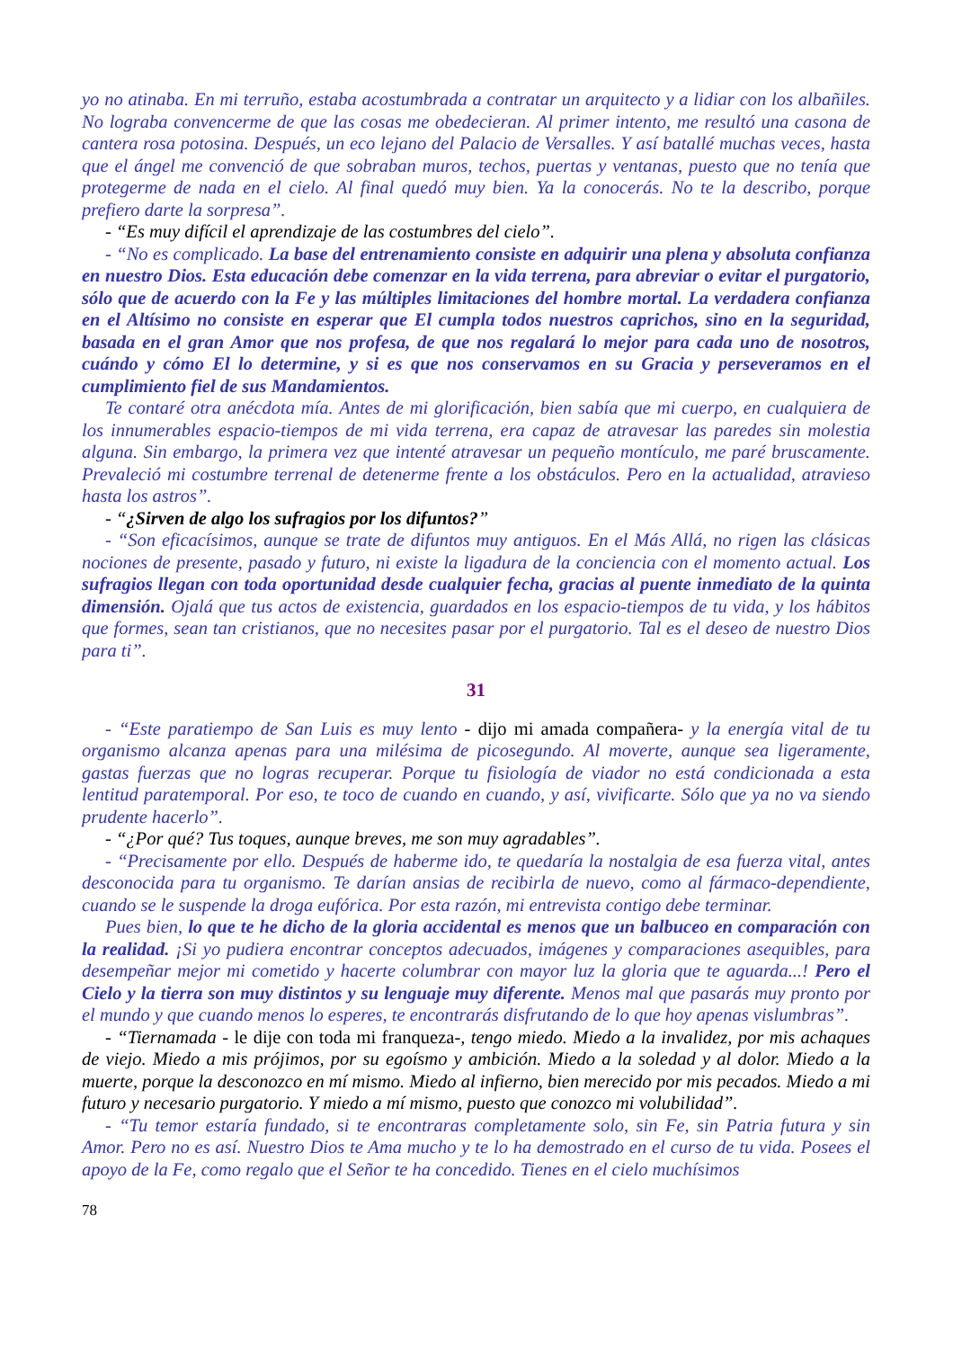yo no atinaba. En mi terruño, estaba acostumbrada a contratar un arquitecto y a lidiar con los albañiles. No lograba convencerme de que las cosas me obedecieran. Al primer intento, me resultó una casona de cantera rosa potosina. Después, un eco lejano del Palacio de Versalles. Y así batallé muchas veces, hasta que el ángel me convenció de que sobraban muros, techos, puertas y ventanas, puesto que no tenía que protegerme de nada en el cielo. Al final quedó muy bien. Ya la conocerás. No te la describo, porque prefiero darte la sorpresa”.
- “Es muy difícil el aprendizaje de las costumbres del cielo”.
- “No es complicado. La base del entrenamiento consiste en adquirir una plena y absoluta confianza en nuestro Dios. Esta educación debe comenzar en la vida terrena, para abreviar o evitar el purgatorio, sólo que de acuerdo con la Fe y las múltiples limitaciones del hombre mortal. La verdadera confianza en el Altísimo no consiste en esperar que El cumpla todos nuestros caprichos, sino en la seguridad, basada en el gran Amor que nos profesa, de que nos regalará lo mejor para cada uno de nosotros, cuándo y cómo El lo determine, y si es que nos conservamos en su Gracia y perseveramos en el cumplimiento fiel de sus Mandamientos.
Te contaré otra anécdota mía. Antes de mi glorificación, bien sabía que mi cuerpo, en cualquiera de los innumerables espacio-tiempos de mi vida terrena, era capaz de atravesar las paredes sin molestia alguna. Sin embargo, la primera vez que intenté atravesar un pequeño montículo, me paré bruscamente. Prevaleció mi costumbre terrenal de detenerme frente a los obstáculos. Pero en la actualidad, atravieso hasta los astros”.
- “¿Sirven de algo los sufragios por los difuntos?”
- “Son eficacísimos, aunque se trate de difuntos muy antiguos. En el Más Allá, no rigen las clásicas nociones de presente, pasado y futuro, ni existe la ligadura de la conciencia con el momento actual. Los sufragios llegan con toda oportunidad desde cualquier fecha, gracias al puente inmediato de la quinta dimensión. Ojalá que tus actos de existencia, guardados en los espacio-tiempos de tu vida, y los hábitos que formes, sean tan cristianos, que no necesites pasar por el purgatorio. Tal es el deseo de nuestro Dios para ti”.
31
- “Este paratiempo de San Luis es muy lento - dijo mi amada compañera- y la energía vital de tu organismo alcanza apenas para una milésima de picosegundo. Al moverte, aunque sea ligeramente, gastas fuerzas que no logras recuperar. Porque tu fisiología de viador no está condicionada a esta lentitud paratemporal. Por eso, te toco de cuando en cuando, y así, vivificarte. Sólo que ya no va siendo prudente hacerlo”.
- “¿Por qué? Tus toques, aunque breves, me son muy agradables”.
- “Precisamente por ello. Después de haberme ido, te quedaría la nostalgia de esa fuerza vital, antes desconocida para tu organismo. Te darían ansias de recibirla de nuevo, como al fármaco-dependiente, cuando se le suspende la droga eufórica. Por esta razón, mi entrevista contigo debe terminar.
Pues bien, lo que te he dicho de la gloria accidental es menos que un balbuceo en comparación con la realidad. ¡Si yo pudiera encontrar conceptos adecuados, imágenes y comparaciones asequibles, para desempeñar mejor mi cometido y hacerte columbrar con mayor luz la gloria que te aguarda...! Pero el Cielo y la tierra son muy distintos y su lenguaje muy diferente. Menos mal que pasarás muy pronto por el mundo y que cuando menos lo esperes, te encontrarás disfrutando de lo que hoy apenas vislumbras”.
- “Tiernamada - le dije con toda mi franqueza-, tengo miedo. Miedo a la invalidez, por mis achaques de viejo. Miedo a mis prójimos, por su egoísmo y ambición. Miedo a la soledad y al dolor. Miedo a la muerte, porque la desconozco en mí mismo. Miedo al infierno, bien merecido por mis pecados. Miedo a mi futuro y necesario purgatorio. Y miedo a mí mismo, puesto que conozco mi volubilidad”.
- “Tu temor estaría fundado, si te encontraras completamente solo, sin Fe, sin Patria futura y sin Amor. Pero no es así. Nuestro Dios te Ama mucho y te lo ha demostrado en el curso de tu vida. Posees el apoyo de la Fe, como regalo que el Señor te ha concedido. Tienes en el cielo muchísimos
78